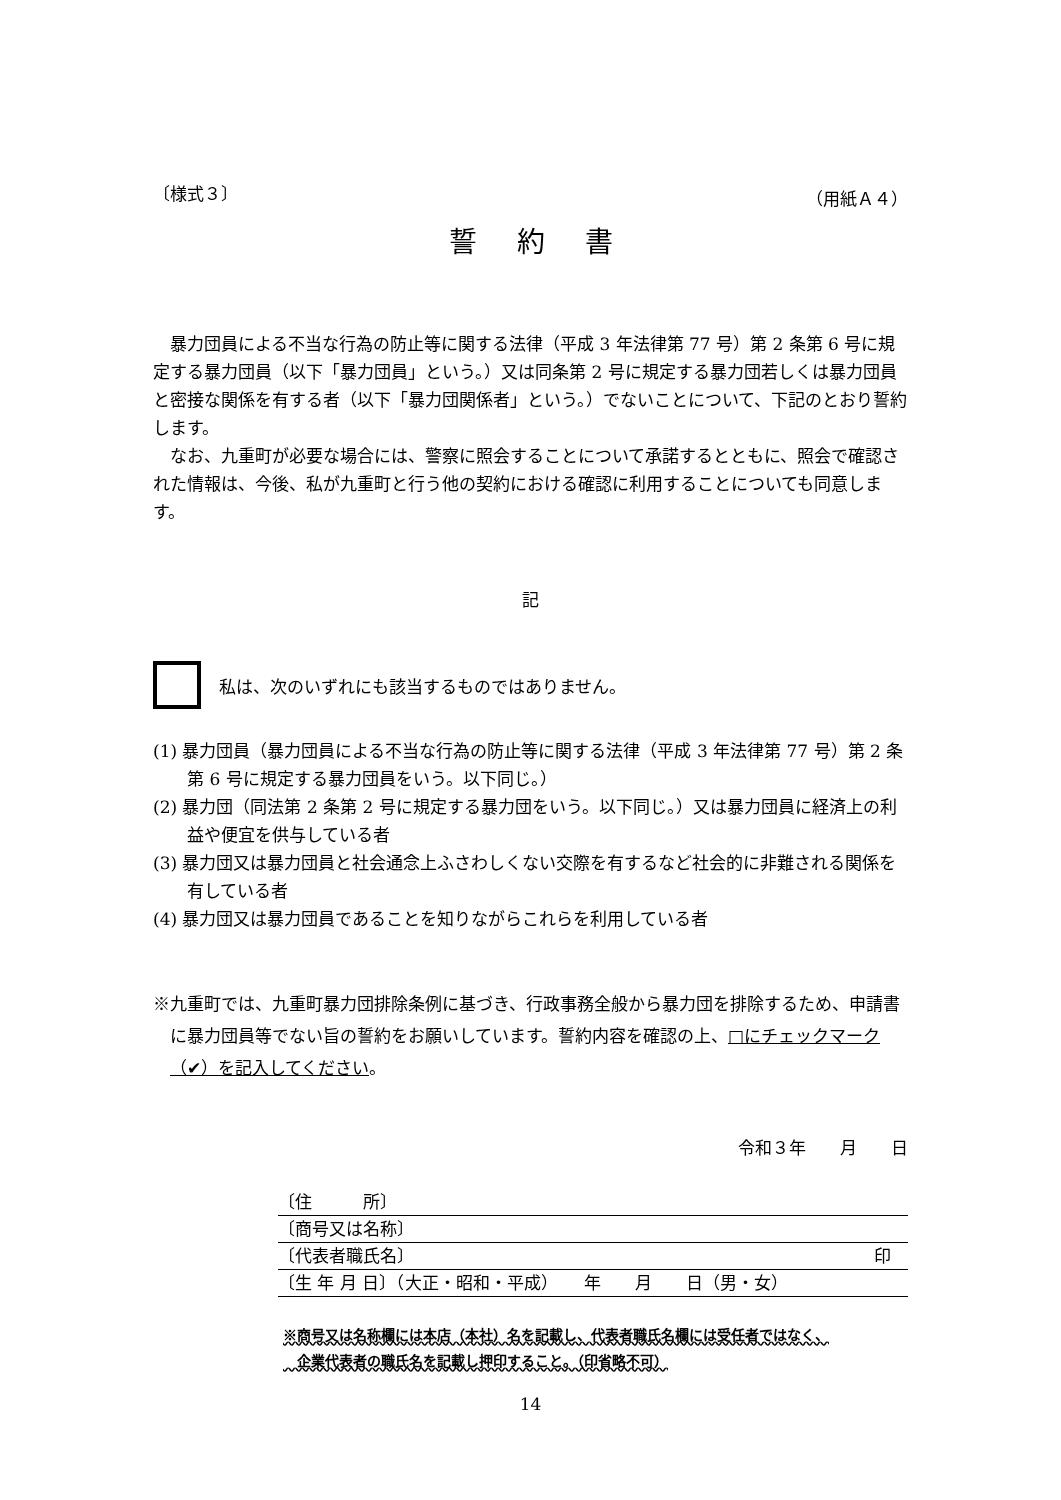〔様式３〕 （用紙Ａ４）
誓約書
暴力団員による不当な行為の防止等に関する法律（平成 3 年法律第 77 号）第 2 条第 6 号に規定する暴力団員（以下「暴力団員」という。）又は同条第 2 号に規定する暴力団若しくは暴力団員と密接な関係を有する者（以下「暴力団関係者」という。）でないことについて、下記のとおり誓約します。
なお、九重町が必要な場合には、警察に照会することについて承諾するとともに、照会で確認された情報は、今後、私が九重町と行う他の契約における確認に利用することについても同意します。
記
私は、次のいずれにも該当するものではありません。
(1) 暴力団員（暴力団員による不当な行為の防止等に関する法律（平成 3 年法律第 77 号）第 2 条第 6 号に規定する暴力団員をいう。以下同じ。）
(2) 暴力団（同法第 2 条第 2 号に規定する暴力団をいう。以下同じ。）又は暴力団員に経済上の利益や便宜を供与している者
(3) 暴力団又は暴力団員と社会通念上ふさわしくない交際を有するなど社会的に非難される関係を有している者
(4) 暴力団又は暴力団員であることを知りながらこれらを利用している者
※九重町では、九重町暴力団排除条例に基づき、行政事務全般から暴力団を排除するため、申請書に暴力団員等でない旨の誓約をお願いしています。誓約内容を確認の上、□にチェックマーク（✔）を記入してください。
令和３年　　月　　日
〔住　　　所〕
〔商号又は名称〕
〔代表者職氏名〕 印　
〔生 年 月 日〕（大正・昭和・平成）　　年　　月　　日（男・女）
※商号又は名称欄には本店（本社）名を記載し、代表者職氏名欄には受任者ではなく、
　企業代表者の職氏名を記載し押印すること。（印省略不可）
14